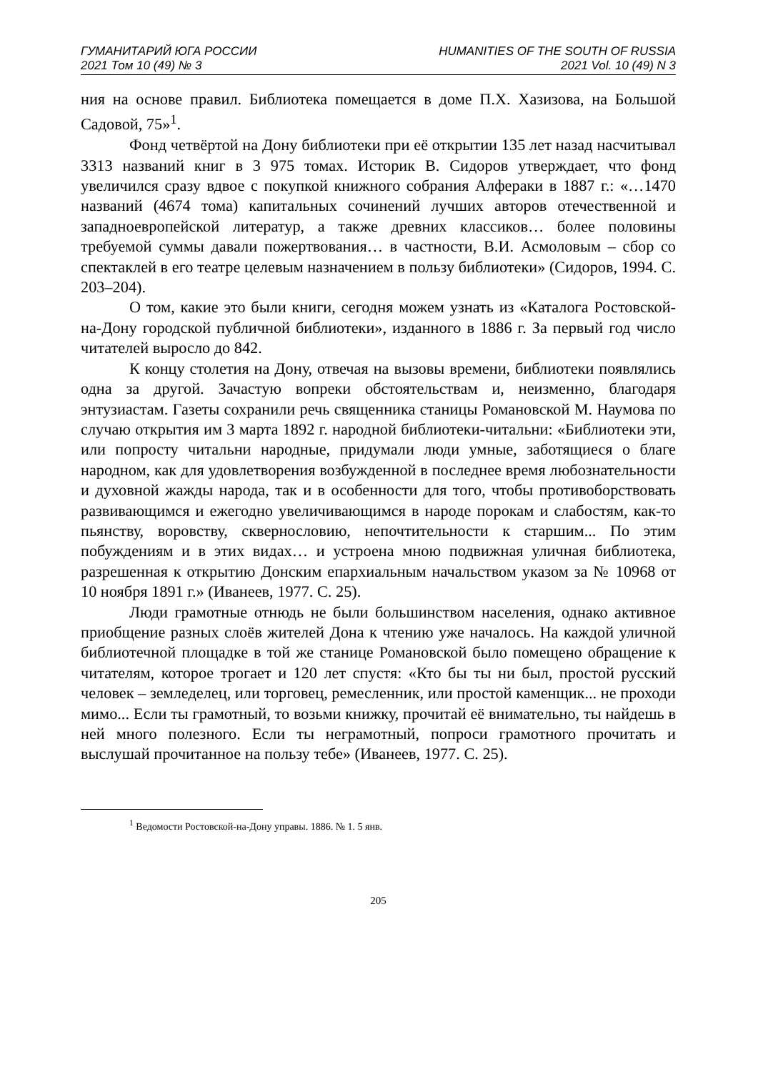ГУМАНИТАРИЙ ЮГА РОССИИ
2021 Том 10 (49) № 3
HUMANITIES OF THE SOUTH OF RUSSIA
2021 Vol. 10 (49) N 3
ния на основе правил. Библиотека помещается в доме П.Х. Хазизова, на Большой Садовой, 75»<sup>1</sup>.
Фонд четвёртой на Дону библиотеки при её открытии 135 лет назад насчитывал 3313 названий книг в 3 975 томах. Историк В. Сидоров утверждает, что фонд увеличился сразу вдвое с покупкой книжного собрания Алфераки в 1887 г.: «…1470 названий (4674 тома) капитальных сочинений лучших авторов отечественной и западноевропейской литератур, а также древних классиков… более половины требуемой суммы давали пожертвования… в частности, В.И. Асмоловым – сбор со спектаклей в его театре целевым назначением в пользу библиотеки» (Сидоров, 1994. С. 203–204).
О том, какие это были книги, сегодня можем узнать из «Каталога Ростовской-на-Дону городской публичной библиотеки», изданного в 1886 г. За первый год число читателей выросло до 842.
К концу столетия на Дону, отвечая на вызовы времени, библиотеки появлялись одна за другой. Зачастую вопреки обстоятельствам и, неизменно, благодаря энтузиастам. Газеты сохранили речь священника станицы Романовской М. Наумова по случаю открытия им 3 марта 1892 г. народной библиотеки-читальни: «Библиотеки эти, или попросту читальни народные, придумали люди умные, заботящиеся о благе народном, как для удовлетворения возбужденной в последнее время любознательности и духовной жажды народа, так и в особенности для того, чтобы противоборствовать развивающимся и ежегодно увеличивающимся в народе порокам и слабостям, как-то пьянству, воровству, сквернословию, непочтительности к старшим... По этим побуждениям и в этих видах… и устроена мною подвижная уличная библиотека, разрешенная к открытию Донским епархиальным начальством указом за № 10968 от 10 ноября 1891 г.» (Иванеев, 1977. С. 25).
Люди грамотные отнюдь не были большинством населения, однако активное приобщение разных слоёв жителей Дона к чтению уже началось. На каждой уличной библиотечной площадке в той же станице Романовской было помещено обращение к читателям, которое трогает и 120 лет спустя: «Кто бы ты ни был, простой русский человек – земледелец, или торговец, ремесленник, или простой каменщик... не проходи мимо... Если ты грамотный, то возьми книжку, прочитай её внимательно, ты найдешь в ней много полезного. Если ты неграмотный, попроси грамотного прочитать и выслушай прочитанное на пользу тебе» (Иванеев, 1977. С. 25).
<sup>1</sup> Ведомости Ростовской-на-Дону управы. 1886. № 1. 5 янв.
205